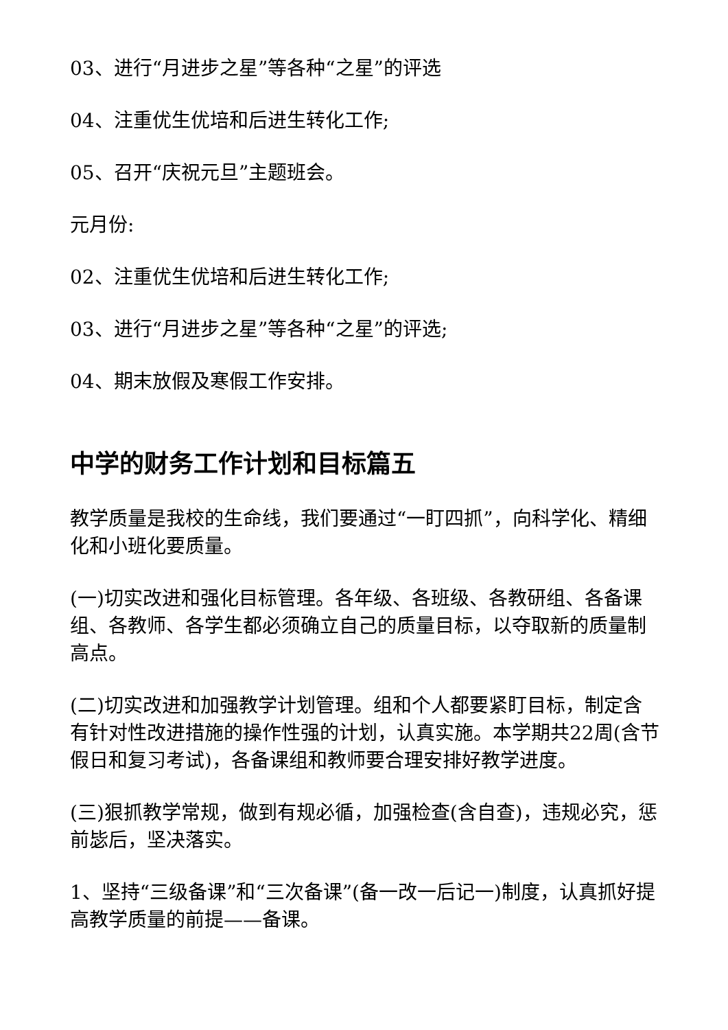03、进行“月进步之星”等各种“之星”的评选
04、注重优生优培和后进生转化工作;
05、召开“庆祝元旦”主题班会。
元月份:
02、注重优生优培和后进生转化工作;
03、进行“月进步之星”等各种“之星”的评选;
04、期末放假及寒假工作安排。
中学的财务工作计划和目标篇五
教学质量是我校的生命线，我们要通过“一盯四抓”，向科学化、精细化和小班化要质量。
(一)切实改进和强化目标管理。各年级、各班级、各教研组、各备课组、各教师、各学生都必须确立自己的质量目标，以夺取新的质量制高点。
(二)切实改进和加强教学计划管理。组和个人都要紧盯目标，制定含有针对性改进措施的操作性强的计划，认真实施。本学期共22周(含节假日和复习考试)，各备课组和教师要合理安排好教学进度。
(三)狠抓教学常规，做到有规必循，加强检查(含自查)，违规必究，惩前毖后，坚决落实。
1、坚持“三级备课”和“三次备课”(备一改一后记一)制度，认真抓好提高教学质量的前提——备课。